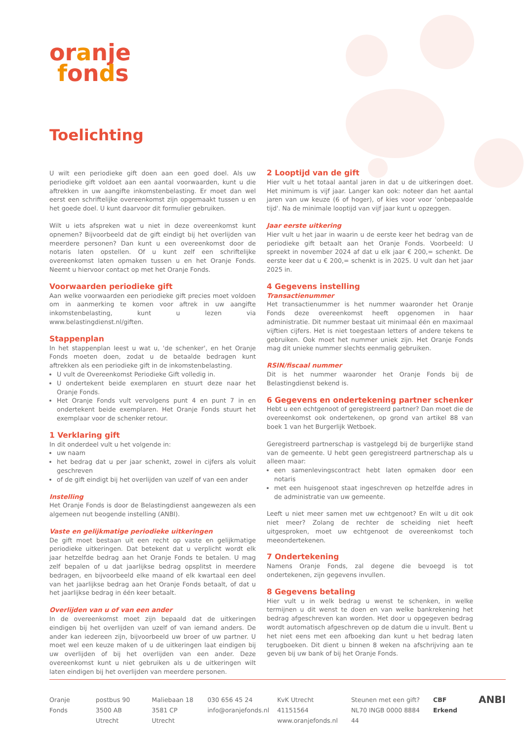oranje
fonds
Toelichting
U wilt een periodieke gift doen aan een goed doel. Als uw periodieke gift voldoet aan een aantal voorwaarden, kunt u die aftrekken in uw aangifte inkomstenbelasting. Er moet dan wel eerst een schriftelijke overeenkomst zijn opgemaakt tussen u en het goede doel. U kunt daarvoor dit formulier gebruiken.
Wilt u iets afspreken wat u niet in deze overeenkomst kunt opnemen? Bijvoorbeeld dat de gift eindigt bij het overlijden van meerdere personen? Dan kunt u een overeenkomst door de notaris laten opstellen. Of u kunt zelf een schriftelijke overeenkomst laten opmaken tussen u en het Oranje Fonds. Neemt u hiervoor contact op met het Oranje Fonds.
Voorwaarden periodieke gift
Aan welke voorwaarden een periodieke gift precies moet voldoen om in aanmerking te komen voor aftrek in uw aangifte inkomstenbelasting, kunt u lezen via www.belastingdienst.nl/giften.
Stappenplan
In het stappenplan leest u wat u, 'de schenker', en het Oranje Fonds moeten doen, zodat u de betaalde bedragen kunt aftrekken als een periodieke gift in de inkomstenbelasting.
U vult de Overeenkomst Periodieke Gift volledig in.
U ondertekent beide exemplaren en stuurt deze naar het Oranje Fonds.
Het Oranje Fonds vult vervolgens punt 4 en punt 7 in en ondertekent beide exemplaren. Het Oranje Fonds stuurt het exemplaar voor de schenker retour.
1 Verklaring gift
In dit onderdeel vult u het volgende in:
uw naam
het bedrag dat u per jaar schenkt, zowel in cijfers als voluit geschreven
of de gift eindigt bij het overlijden van uzelf of van een ander
Instelling
Het Oranje Fonds is door de Belastingdienst aangewezen als een algemeen nut beogende instelling (ANBI).
Vaste en gelijkmatige periodieke uitkeringen
De gift moet bestaan uit een recht op vaste en gelijkmatige periodieke uitkeringen. Dat betekent dat u verplicht wordt elk jaar hetzelfde bedrag aan het Oranje Fonds te betalen. U mag zelf bepalen of u dat jaarlijkse bedrag opsplitst in meerdere bedragen, en bijvoorbeeld elke maand of elk kwartaal een deel van het jaarlijkse bedrag aan het Oranje Fonds betaalt, of dat u het jaarlijkse bedrag in één keer betaalt.
Overlijden van u of van een ander
In de overeenkomst moet zijn bepaald dat de uitkeringen eindigen bij het overlijden van uzelf of van iemand anders. De ander kan iedereen zijn, bijvoorbeeld uw broer of uw partner. U moet wel een keuze maken of u de uitkeringen laat eindigen bij uw overlijden of bij het overlijden van een ander. Deze overeenkomst kunt u niet gebruiken als u de uitkeringen wilt laten eindigen bij het overlijden van meerdere personen.
2 Looptijd van de gift
Hier vult u het totaal aantal jaren in dat u de uitkeringen doet. Het minimum is vijf jaar. Langer kan ook: noteer dan het aantal jaren van uw keuze (6 of hoger), of kies voor voor 'onbepaalde tijd'. Na de minimale looptijd van vijf jaar kunt u opzeggen.
Jaar eerste uitkering
Hier vult u het jaar in waarin u de eerste keer het bedrag van de periodieke gift betaalt aan het Oranje Fonds. Voorbeeld: U spreekt in november 2024 af dat u elk jaar € 200,= schenkt. De eerste keer dat u € 200,= schenkt is in 2025. U vult dan het jaar 2025 in.
4 Gegevens instelling
Transactienummer
Het transactienummer is het nummer waaronder het Oranje Fonds deze overeenkomst heeft opgenomen in haar administratie. Dit nummer bestaat uit minimaal één en maximaal vijftien cijfers. Het is niet toegestaan letters of andere tekens te gebruiken. Ook moet het nummer uniek zijn. Het Oranje Fonds mag dit unieke nummer slechts eenmalig gebruiken.
RSIN/fiscaal nummer
Dit is het nummer waaronder het Oranje Fonds bij de Belastingdienst bekend is.
6 Gegevens en ondertekening partner schenker
Hebt u een echtgenoot of geregistreerd partner? Dan moet die de overeenkomst ook ondertekenen, op grond van artikel 88 van boek 1 van het Burgerlijk Wetboek.
Geregistreerd partnerschap is vastgelegd bij de burgerlijke stand van de gemeente. U hebt geen geregistreerd partnerschap als u alleen maar:
een samenlevingscontract hebt laten opmaken door een notaris
met een huisgenoot staat ingeschreven op hetzelfde adres in de administratie van uw gemeente.
Leeft u niet meer samen met uw echtgenoot? En wilt u dit ook niet meer? Zolang de rechter de scheiding niet heeft uitgesproken, moet uw echtgenoot de overeenkomst toch meeondertekenen.
7 Ondertekening
Namens Oranje Fonds, zal degene die bevoegd is tot ondertekenen, zijn gegevens invullen.
8 Gegevens betaling
Hier vult u in welk bedrag u wenst te schenken, in welke termijnen u dit wenst te doen en van welke bankrekening het bedrag afgeschreven kan worden. Het door u opgegeven bedrag wordt automatisch afgeschreven op de datum die u invult. Bent u het niet eens met een afboeking dan kunt u het bedrag laten terugboeken. Dit dient u binnen 8 weken na afschrijving aan te geven bij uw bank of bij het Oranje Fonds.
Oranje Fonds postbus 90
3500 AB Utrecht
Maliebaan 18
3581 CP Utrecht
030 656 45 24
info@oranjefonds.nl
KvK Utrecht 41151564
www.oranjefonds.nl
Steunen met een gift?
NL70 INGB 0000 8884 44
CBF Erkend
ANBI